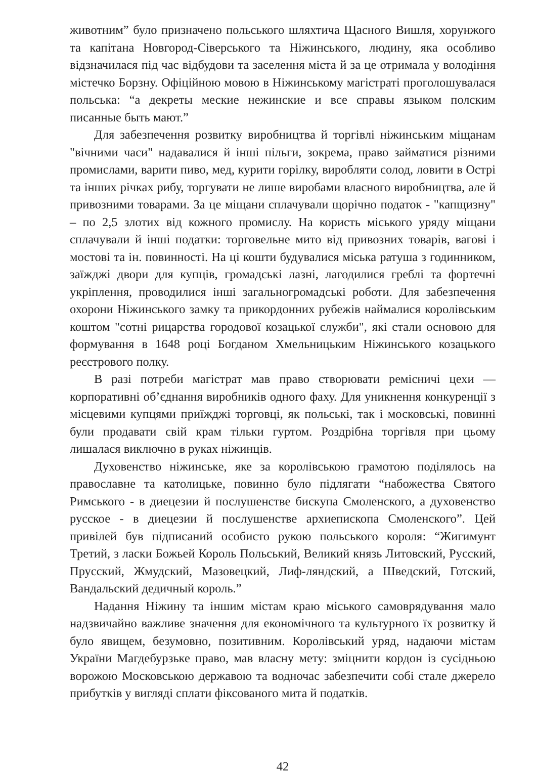животним” було призначено польського шляхтича Щасного Вишля, хорунжого та капітана Новгород-Сіверського та Ніжинського, людину, яка особливо відзначилася під час відбудови та заселення міста й за це отримала у володіння містечко Борзну. Офіційною мовою в Ніжинському магістраті проголошувалася польська: “а декреты меские нежинские и все справы языком полским писанные быть мают.”
Для забезпечення розвитку виробництва й торгівлі ніжинським міщанам "вічними часи" надавалися й інші пільги, зокрема, право займатися різними промислами, варити пиво, мед, курити горілку, виробляти солод, ловити в Острі та інших річках рибу, торгувати не лише виробами власного виробництва, але й привозними товарами. За це міщани сплачували щорічно податок - "капщизну" – по 2,5 злотих від кожного промислу. На користь міського уряду міщани сплачували й інші податки: торговельне мито від привозних товарів, вагові і мостові та ін. повинності. На ці кошти будувалися міська ратуша з годинником, заїжджі двори для купців, громадські лазні, лагодилися греблі та фортечні укріплення, проводилися інші загальногромадські роботи. Для забезпечення охорони Ніжинського замку та прикордонних рубежів наймалися королівським коштом "сотні рицарства городової козацької служби", які стали основою для формування в 1648 році Богданом Хмельницьким Ніжинського козацького реєстрового полку.
В разі потреби магістрат мав право створювати ремісничі цехи — корпоративні об’єднання виробників одного фаху. Для уникнення конкуренції з місцевими купцями приїжджі торговці, як польські, так і московські, повинні були продавати свій крам тільки гуртом. Роздрібна торгівля при цьому лишалася виключно в руках ніжинців.
Духовенство ніжинське, яке за королівською грамотою поділялось на православне та католицьке, повинно було підлягати “набожества Святого Римського - в диецезии й послушенстве бискупа Смоленского, а духовенство русское - в диецезии й послушенстве архиепископа Смоленского”. Цей привілей був підписаний особисто рукою польського короля: “Жигимунт Третий, з ласки Божьей Король Польський, Великий князь Литовский, Русский, Прусский, Жмудский, Мазовецкий, Лиф-ляндский, а Шведский, Готский, Вандальский дедичный король.”
Надання Ніжину та іншим містам краю міського самоврядування мало надзвичайно важливе значення для економічного та культурного їх розвитку й було явищем, безумовно, позитивним. Королівський уряд, надаючи містам України Магдебурзьке право, мав власну мету: зміцнити кордон із сусідньою ворожою Московською державою та водночас забезпечити собі стале джерело прибутків у вигляді сплати фіксованого мита й податків.
42